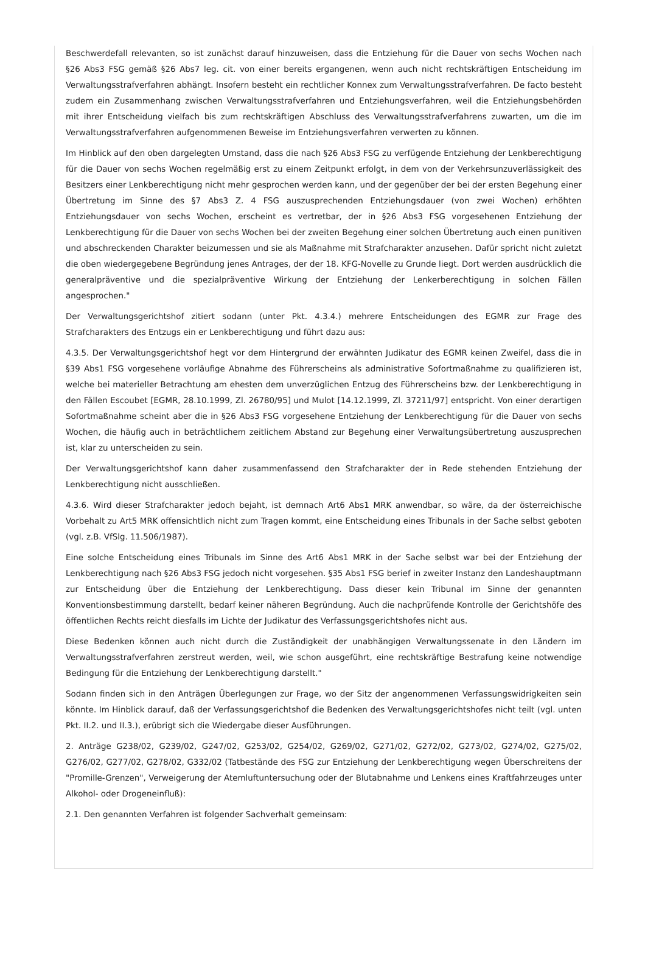Beschwerdefall relevanten, so ist zunächst darauf hinzuweisen, dass die Entziehung für die Dauer von sechs Wochen nach §26 Abs3 FSG gemäß §26 Abs7 leg. cit. von einer bereits ergangenen, wenn auch nicht rechtskräftigen Entscheidung im Verwaltungsstrafverfahren abhängt. Insofern besteht ein rechtlicher Konnex zum Verwaltungsstrafverfahren. De facto besteht zudem ein Zusammenhang zwischen Verwaltungsstrafverfahren und Entziehungsverfahren, weil die Entziehungsbehörden mit ihrer Entscheidung vielfach bis zum rechtskräftigen Abschluss des Verwaltungsstrafverfahrens zuwarten, um die im Verwaltungsstrafverfahren aufgenommenen Beweise im Entziehungsverfahren verwerten zu können.
Im Hinblick auf den oben dargelegten Umstand, dass die nach §26 Abs3 FSG zu verfügende Entziehung der Lenkberechtigung für die Dauer von sechs Wochen regelmäßig erst zu einem Zeitpunkt erfolgt, in dem von der Verkehrsunzuverlässigkeit des Besitzers einer Lenkberechtigung nicht mehr gesprochen werden kann, und der gegenüber der bei der ersten Begehung einer Übertretung im Sinne des §7 Abs3 Z. 4 FSG auszusprechenden Entziehungsdauer (von zwei Wochen) erhöhten Entziehungsdauer von sechs Wochen, erscheint es vertretbar, der in §26 Abs3 FSG vorgesehenen Entziehung der Lenkberechtigung für die Dauer von sechs Wochen bei der zweiten Begehung einer solchen Übertretung auch einen punitiven und abschreckenden Charakter beizumessen und sie als Maßnahme mit Strafcharakter anzusehen. Dafür spricht nicht zuletzt die oben wiedergegebene Begründung jenes Antrages, der der 18. KFG-Novelle zu Grunde liegt. Dort werden ausdrücklich die generalpräventive und die spezialpräventive Wirkung der Entziehung der Lenkerberechtigung in solchen Fällen angesprochen."
Der Verwaltungsgerichtshof zitiert sodann (unter Pkt. 4.3.4.) mehrere Entscheidungen des EGMR zur Frage des Strafcharakters des Entzugs ein er Lenkberechtigung und führt dazu aus:
4.3.5. Der Verwaltungsgerichtshof hegt vor dem Hintergrund der erwähnten Judikatur des EGMR keinen Zweifel, dass die in §39 Abs1 FSG vorgesehene vorläufige Abnahme des Führerscheins als administrative Sofortmaßnahme zu qualifizieren ist, welche bei materieller Betrachtung am ehesten dem unverzüglichen Entzug des Führerscheins bzw. der Lenkberechtigung in den Fällen Escoubet [EGMR, 28.10.1999, Zl. 26780/95] und Mulot [14.12.1999, Zl. 37211/97] entspricht. Von einer derartigen Sofortmaßnahme scheint aber die in §26 Abs3 FSG vorgesehene Entziehung der Lenkberechtigung für die Dauer von sechs Wochen, die häufig auch in beträchtlichem zeitlichem Abstand zur Begehung einer Verwaltungsübertretung auszusprechen ist, klar zu unterscheiden zu sein.
Der Verwaltungsgerichtshof kann daher zusammenfassend den Strafcharakter der in Rede stehenden Entziehung der Lenkberechtigung nicht ausschließen.
4.3.6. Wird dieser Strafcharakter jedoch bejaht, ist demnach Art6 Abs1 MRK anwendbar, so wäre, da der österreichische Vorbehalt zu Art5 MRK offensichtlich nicht zum Tragen kommt, eine Entscheidung eines Tribunals in der Sache selbst geboten (vgl. z.B. VfSlg. 11.506/1987).
Eine solche Entscheidung eines Tribunals im Sinne des Art6 Abs1 MRK in der Sache selbst war bei der Entziehung der Lenkberechtigung nach §26 Abs3 FSG jedoch nicht vorgesehen. §35 Abs1 FSG berief in zweiter Instanz den Landeshauptmann zur Entscheidung über die Entziehung der Lenkberechtigung. Dass dieser kein Tribunal im Sinne der genannten Konventionsbestimmung darstellt, bedarf keiner näheren Begründung. Auch die nachprüfende Kontrolle der Gerichtshöfe des öffentlichen Rechts reicht diesfalls im Lichte der Judikatur des Verfassungsgerichtshofes nicht aus.
Diese Bedenken können auch nicht durch die Zuständigkeit der unabhängigen Verwaltungssenate in den Ländern im Verwaltungsstrafverfahren zerstreut werden, weil, wie schon ausgeführt, eine rechtskräftige Bestrafung keine notwendige Bedingung für die Entziehung der Lenkberechtigung darstellt."
Sodann finden sich in den Anträgen Überlegungen zur Frage, wo der Sitz der angenommenen Verfassungswidrigkeiten sein könnte. Im Hinblick darauf, daß der Verfassungsgerichtshof die Bedenken des Verwaltungsgerichtshofes nicht teilt (vgl. unten Pkt. II.2. und II.3.), erübrigt sich die Wiedergabe dieser Ausführungen.
2. Anträge G238/02, G239/02, G247/02, G253/02, G254/02, G269/02, G271/02, G272/02, G273/02, G274/02, G275/02, G276/02, G277/02, G278/02, G332/02 (Tatbestände des FSG zur Entziehung der Lenkberechtigung wegen Überschreitens der "Promille-Grenzen", Verweigerung der Atemluftuntersuchung oder der Blutabnahme und Lenkens eines Kraftfahrzeuges unter Alkohol- oder Drogeneinfluß):
2.1. Den genannten Verfahren ist folgender Sachverhalt gemeinsam: